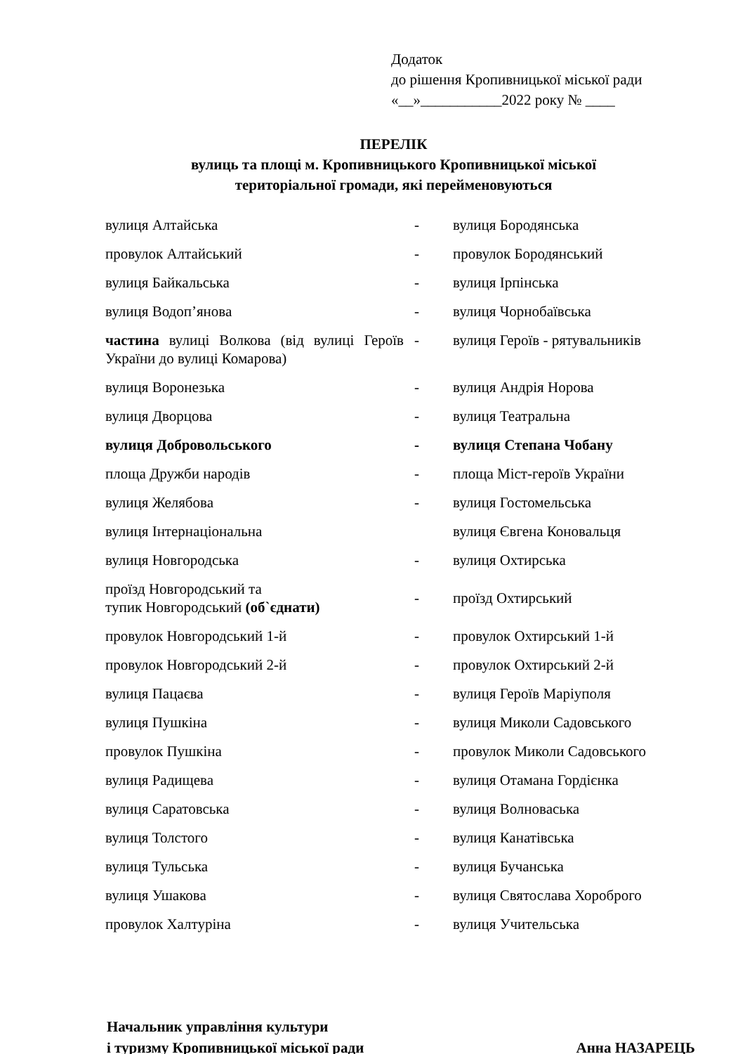Додаток
до рішення Кропивницької міської ради
«__»___________2022 року № ____
ПЕРЕЛІК
вулиць та площі м. Кропивницького Кропивницької міської
територіальної громади, які перейменовуються
| вулиця Алтайська | - | вулиця Бородянська |
| провулок Алтайський | - | провулок Бородянський |
| вулиця Байкальська | - | вулиця Ірпінська |
| вулиця Водоп’янова | - | вулиця Чорнобаївська |
| частина вулиці Волкова (від вулиці Героїв України до вулиці Комарова) | - | вулиця Героїв - рятувальників |
| вулиця Воронезька | - | вулиця Андрія Норова |
| вулиця Дворцова | - | вулиця Театральна |
| вулиця Добровольського | - | вулиця Степана Чобану |
| площа Дружби народів | - | площа Міст-героїв України |
| вулиця Желябова | - | вулиця Гостомельська |
| вулиця Інтернаціональна | | вулиця Євгена Коновальця |
| вулиця Новгородська | - | вулиця Охтирська |
| проїзд Новгородський та тупик Новгородський (об`єднати) | - | проїзд Охтирський |
| провулок Новгородський 1-й | - | провулок Охтирський 1-й |
| провулок Новгородський 2-й | - | провулок Охтирський 2-й |
| вулиця Пацаєва | - | вулиця Героїв Маріуполя |
| вулиця Пушкіна | - | вулиця Миколи Садовського |
| провулок Пушкіна | - | провулок Миколи Садовського |
| вулиця Радищева | - | вулиця Отамана Гордієнка |
| вулиця Саратовська | - | вулиця Волноваська |
| вулиця Толстого | - | вулиця Канатівська |
| вулиця Тульська | - | вулиця Бучанська |
| вулиця Ушакова | - | вулиця Святослава Хороброго |
| провулок Халтуріна | - | вулиця Учительська |
Начальник управління культури
і туризму Кропивницької міської ради
Анна НАЗАРЕЦЬ